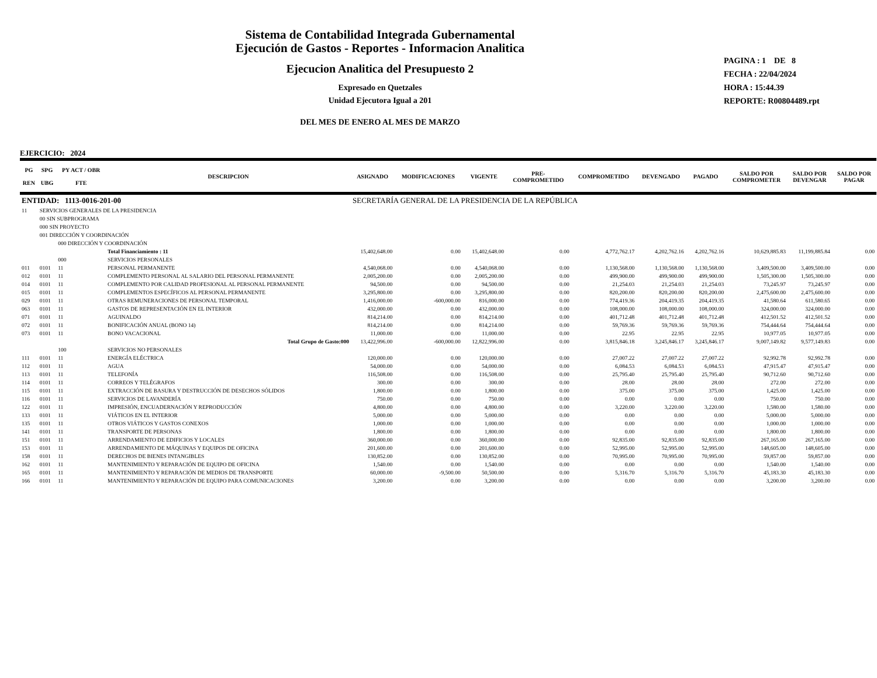Sistema de Contabilidad Integrada Gubernamental
Ejecución de Gastos - Reportes - Informacion Analitica
Ejecucion Analitica del Presupuesto 2
Expresado en Quetzales
Unidad Ejecutora Igual a 201
DEL MES DE ENERO AL MES DE MARZO
PAGINA : 1 DE 8
FECHA : 22/04/2024
HORA : 15:44.39
REPORTE: R00804489.rpt
EJERCICIO: 2024
| PG REN | SPG UBG | PY ACT / OBR FTE | DESCRIPCION | ASIGNADO | MODIFICACIONES | VIGENTE | PRE- COMPROMETIDO | COMPROMETIDO | DEVENGADO | PAGADO | SALDO POR COMPROMETER | SALDO POR DEVENGAR | SALDO POR PAGAR |
| --- | --- | --- | --- | --- | --- | --- | --- | --- | --- | --- | --- | --- | --- |
| ENTIDAD: 1113-0016-201-00 | | | | SECRETARÍA GENERAL DE LA PRESIDENCIA DE LA REPÚBLICA | | | | | | | | | |
| 11 | SERVICIOS GENERALES DE LA PRESIDENCIA | | | | | | | | | | | | |
| | 00 SIN SUBPROGRAMA | | | | | | | | | | | | |
| | 000 SIN PROYECTO | | | | | | | | | | | | |
| | 001 DIRECCIÓN Y COORDINACIÓN | | | | | | | | | | | | |
| | | 000 DIRECCIÓN Y COORDINACIÓN | | | | | | | | | | | |
| | | | Total Financiamiento : 11 | 15,402,648.00 | 0.00 | 15,402,648.00 | 0.00 | 4,772,762.17 | 4,202,762.16 | 4,202,762.16 | 10,629,885.83 | 11,199,885.84 | 0.00 |
| | | 000 | SERVICIOS PERSONALES | | | | | | | | | | |
| 011 | 0101 | 11 | PERSONAL PERMANENTE | 4,540,068.00 | 0.00 | 4,540,068.00 | 0.00 | 1,130,568.00 | 1,130,568.00 | 1,130,568.00 | 3,409,500.00 | 3,409,500.00 | 0.00 |
| 012 | 0101 | 11 | COMPLEMENTO PERSONAL AL SALARIO DEL PERSONAL PERMANENTE | 2,005,200.00 | 0.00 | 2,005,200.00 | 0.00 | 499,900.00 | 499,900.00 | 499,900.00 | 1,505,300.00 | 1,505,300.00 | 0.00 |
| 014 | 0101 | 11 | COMPLEMENTO POR CALIDAD PROFESIONAL AL PERSONAL PERMANENTE | 94,500.00 | 0.00 | 94,500.00 | 0.00 | 21,254.03 | 21,254.03 | 21,254.03 | 73,245.97 | 73,245.97 | 0.00 |
| 015 | 0101 | 11 | COMPLEMENTOS ESPECÍFICOS AL PERSONAL PERMANENTE | 3,295,800.00 | 0.00 | 3,295,800.00 | 0.00 | 820,200.00 | 820,200.00 | 820,200.00 | 2,475,600.00 | 2,475,600.00 | 0.00 |
| 029 | 0101 | 11 | OTRAS REMUNERACIONES DE PERSONAL TEMPORAL | 1,416,000.00 | -600,000.00 | 816,000.00 | 0.00 | 774,419.36 | 204,419.35 | 204,419.35 | 41,580.64 | 611,580.65 | 0.00 |
| 063 | 0101 | 11 | GASTOS DE REPRESENTACIÓN EN EL INTERIOR | 432,000.00 | 0.00 | 432,000.00 | 0.00 | 108,000.00 | 108,000.00 | 108,000.00 | 324,000.00 | 324,000.00 | 0.00 |
| 071 | 0101 | 11 | AGUINALDO | 814,214.00 | 0.00 | 814,214.00 | 0.00 | 401,712.48 | 401,712.48 | 401,712.48 | 412,501.52 | 412,501.52 | 0.00 |
| 072 | 0101 | 11 | BONIFICACIÓN ANUAL (BONO 14) | 814,214.00 | 0.00 | 814,214.00 | 0.00 | 59,769.36 | 59,769.36 | 59,769.36 | 754,444.64 | 754,444.64 | 0.00 |
| 073 | 0101 | 11 | BONO VACACIONAL | 11,000.00 | 0.00 | 11,000.00 | 0.00 | 22.95 | 22.95 | 22.95 | 10,977.05 | 10,977.05 | 0.00 |
| | | | Total Grupo de Gasto:000 | 13,422,996.00 | -600,000.00 | 12,822,996.00 | 0.00 | 3,815,846.18 | 3,245,846.17 | 3,245,846.17 | 9,007,149.82 | 9,577,149.83 | 0.00 |
| | | 100 | SERVICIOS NO PERSONALES | | | | | | | | | | |
| 111 | 0101 | 11 | ENERGÍA ELÉCTRICA | 120,000.00 | 0.00 | 120,000.00 | 0.00 | 27,007.22 | 27,007.22 | 27,007.22 | 92,992.78 | 92,992.78 | 0.00 |
| 112 | 0101 | 11 | AGUA | 54,000.00 | 0.00 | 54,000.00 | 0.00 | 6,084.53 | 6,084.53 | 6,084.53 | 47,915.47 | 47,915.47 | 0.00 |
| 113 | 0101 | 11 | TELEFONÍA | 116,508.00 | 0.00 | 116,508.00 | 0.00 | 25,795.40 | 25,795.40 | 25,795.40 | 90,712.60 | 90,712.60 | 0.00 |
| 114 | 0101 | 11 | CORREOS Y TELÉGRAFOS | 300.00 | 0.00 | 300.00 | 0.00 | 28.00 | 28.00 | 28.00 | 272.00 | 272.00 | 0.00 |
| 115 | 0101 | 11 | EXTRACCIÓN DE BASURA Y DESTRUCCIÓN DE DESECHOS SÓLIDOS | 1,800.00 | 0.00 | 1,800.00 | 0.00 | 375.00 | 375.00 | 375.00 | 1,425.00 | 1,425.00 | 0.00 |
| 116 | 0101 | 11 | SERVICIOS DE LAVANDERÍA | 750.00 | 0.00 | 750.00 | 0.00 | 0.00 | 0.00 | 0.00 | 750.00 | 750.00 | 0.00 |
| 122 | 0101 | 11 | IMPRESIÓN, ENCUADERNACIÓN Y REPRODUCCIÓN | 4,800.00 | 0.00 | 4,800.00 | 0.00 | 3,220.00 | 3,220.00 | 3,220.00 | 1,580.00 | 1,580.00 | 0.00 |
| 133 | 0101 | 11 | VIÁTICOS EN EL INTERIOR | 5,000.00 | 0.00 | 5,000.00 | 0.00 | 0.00 | 0.00 | 0.00 | 5,000.00 | 5,000.00 | 0.00 |
| 135 | 0101 | 11 | OTROS VIÁTICOS Y GASTOS CONEXOS | 1,000.00 | 0.00 | 1,000.00 | 0.00 | 0.00 | 0.00 | 0.00 | 1,000.00 | 1,000.00 | 0.00 |
| 141 | 0101 | 11 | TRANSPORTE DE PERSONAS | 1,800.00 | 0.00 | 1,800.00 | 0.00 | 0.00 | 0.00 | 0.00 | 1,800.00 | 1,800.00 | 0.00 |
| 151 | 0101 | 11 | ARRENDAMIENTO DE EDIFICIOS Y LOCALES | 360,000.00 | 0.00 | 360,000.00 | 0.00 | 92,835.00 | 92,835.00 | 92,835.00 | 267,165.00 | 267,165.00 | 0.00 |
| 153 | 0101 | 11 | ARRENDAMIENTO DE MÁQUINAS Y EQUIPOS DE OFICINA | 201,600.00 | 0.00 | 201,600.00 | 0.00 | 52,995.00 | 52,995.00 | 52,995.00 | 148,605.00 | 148,605.00 | 0.00 |
| 158 | 0101 | 11 | DERECHOS DE BIENES INTANGIBLES | 130,852.00 | 0.00 | 130,852.00 | 0.00 | 70,995.00 | 70,995.00 | 70,995.00 | 59,857.00 | 59,857.00 | 0.00 |
| 162 | 0101 | 11 | MANTENIMIENTO Y REPARACIÓN DE EQUIPO DE OFICINA | 1,540.00 | 0.00 | 1,540.00 | 0.00 | 0.00 | 0.00 | 0.00 | 1,540.00 | 1,540.00 | 0.00 |
| 165 | 0101 | 11 | MANTENIMIENTO Y REPARACIÓN DE MEDIOS DE TRANSPORTE | 60,000.00 | -9,500.00 | 50,500.00 | 0.00 | 5,316.70 | 5,316.70 | 5,316.70 | 45,183.30 | 45,183.30 | 0.00 |
| 166 | 0101 | 11 | MANTENIMIENTO Y REPARACIÓN DE EQUIPO PARA COMUNICACIONES | 3,200.00 | 0.00 | 3,200.00 | 0.00 | 0.00 | 0.00 | 0.00 | 3,200.00 | 3,200.00 | 0.00 |